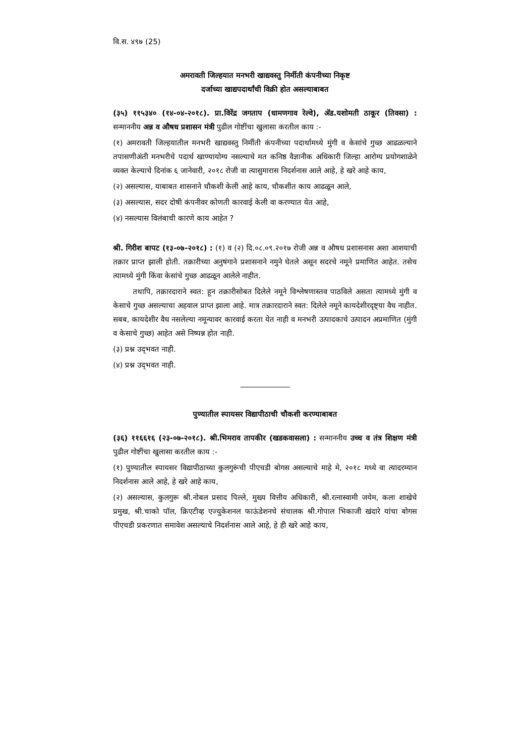वि.स. ४९७ (25)
अमरावती जिल्हयात मनभरी खाद्यवस्तु निर्मीती कंपनीच्या निकृष्ट
दर्जाच्या खाद्यपदार्थांची विक्री होत असल्याबाबत
(३५) ११५३४० (१४-०४-२०१८). प्रा.विरेंद्र जगताप (धामणगाव रेल्वे), ॲड.यशोमती ठाकूर (तिवसा) : सन्माननीय अन्न व औषध प्रशासन मंत्री पुढील गोष्टींचा खुलासा करतील काय :-
(१) अमरावती जिल्हयातील मनभरी खाद्यवस्तु निर्मीती कंपनीच्या पदार्थामध्ये मुंगी व केसांचे गुच्छ आढळल्याने तपासणीअंती मनभरीचे पदार्थ खाण्यायोग्य नसल्याचे मत कनिष्ठ वैज्ञानीक अधिकारी जिल्हा आरोग्य प्रयोगशाळेने व्यक्त केल्याचे दिनांक ६ जानेवारी, २०१८ रोजी वा त्यासुमारास निदर्शनास आले आहे, हे खरे आहे काय,
(२) असल्यास, याबाबत शासनाने चौकशी केली आहे काय, चौकशीत काय आढळून आले,
(३) असल्यास, सदर दोषी कंपनीवर कोणती कारवाई केली वा करण्यात येत आहे,
(४) नसल्यास विलंबाची कारणे काय आहेत ?
श्री. गिरीश बापट (१३-०७-२०१८) : (१) व (२) दि.०८.०९.२०१७ रोजी अन्न व औषध प्रशासनास अशा आशयाची तक्रार प्राप्त झाली होती. तक्रारीच्या अनुषंगाने प्रशासनाने नमुने घेतले असून सदरचे नमूने प्रमाणित आहेत. तसेच त्यामध्ये मुंगी किंवा केसांचे गुच्छ आढळून आलेले नाहीत.
तथापि, तक्रारदाराने स्वत: हून तक्रारीसोबत दिलेले नमूने विश्लेषणास्तव पाठविले असता त्यामध्ये मुंगी व केसाचे गुच्छ असल्याचा अहवाल प्राप्त झाला आहे. मात्र तक्रारदाराने स्वत: दिलेले नमूने कायदेशीरदृष्ट्या वैध नाहीत. सबब, कायदेशीर वैध नसलेल्या नमून्यावर कारवाई करता येत नाही व मनभरी उत्पादकाचे उत्पादन अप्रमाणित (मुंगी व केसाचे गुच्छ) आहेत असे निष्पन्न होत नाही.
(३) प्रश्न उद्‌भवत नाही.
(४) प्रश्न उद्‌भवत नाही.
पुण्यातील स्पायसर विद्यापीठाची चौकशी करण्याबाबत
(३६) ११६६१६ (२३-०७-२०१८). श्री.भिमराव तापकीर (खडकवासला) : सन्माननीय उच्च व तंत्र शिक्षण मंत्री पुढील गोष्टींचा खुलासा करतील काय :-
(१) पुण्यातील स्पायसर विद्यापीठाच्या कुलगुरूंची पीएचडी बोगस असल्याचे माहे मे, २०१८ मध्ये वा त्यादरम्यान निदर्शनास आले आहे, हे खरे आहे काय,
(२) असल्यास, कुलगुरू श्री.नोबल प्रसाद पिल्ले, मुख्य वित्तीय अधिकारी, श्री.रत्नास्वामी जयेम, कला शाखेचे प्रमुख, श्री.चाको पॉल, क्रिएटीव्ह एज्युकेशनल फाऊंडेशनचे संचालक श्री.गोपाल भिकाजी खंदारे यांचा बोगस पीएचडी प्रकरणात समावेश असल्याचे निदर्शनास आले आहे, हे ही खरे आहे काय,